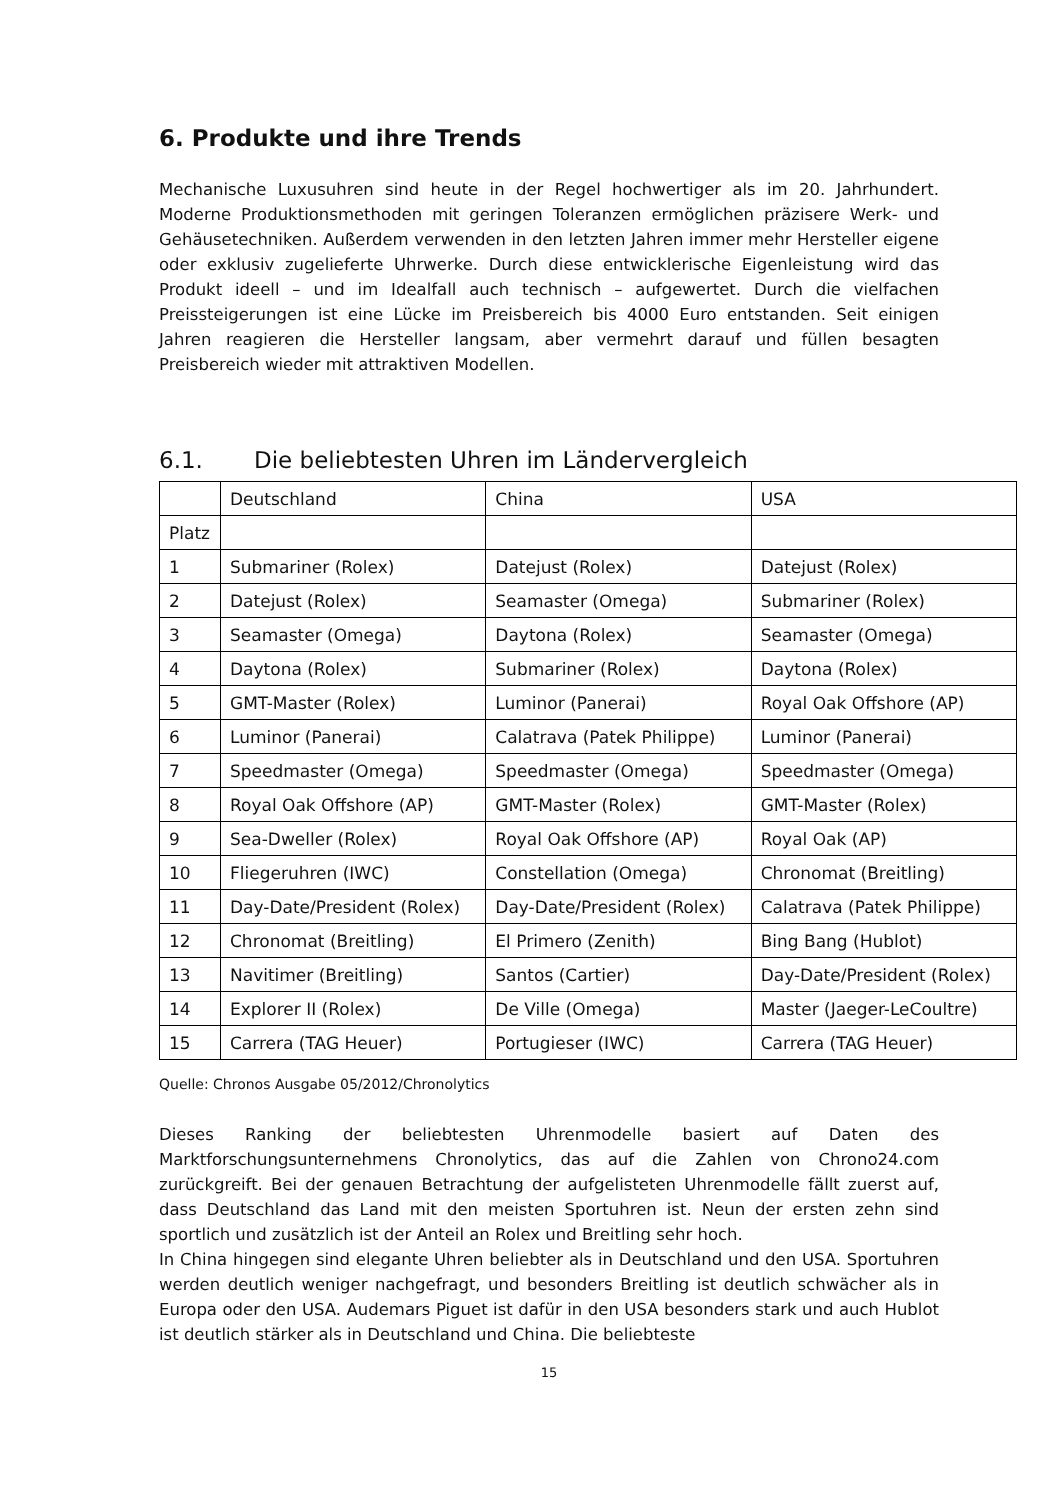6. Produkte und ihre Trends
Mechanische Luxusuhren sind heute in der Regel hochwertiger als im 20. Jahrhundert. Moderne Produktionsmethoden mit geringen Toleranzen ermöglichen präzisere Werk- und Gehäusetechniken. Außerdem verwenden in den letzten Jahren immer mehr Hersteller eigene oder exklusiv zugelieferte Uhrwerke. Durch diese entwicklerische Eigenleistung wird das Produkt ideell – und im Idealfall auch technisch – aufgewertet. Durch die vielfachen Preissteigerungen ist eine Lücke im Preisbereich bis 4000 Euro entstanden. Seit einigen Jahren reagieren die Hersteller langsam, aber vermehrt darauf und füllen besagten Preisbereich wieder mit attraktiven Modellen.
6.1. Die beliebtesten Uhren im Ländervergleich
| | Deutschland | China | USA |
| Platz | | | |
| 1 | Submariner (Rolex) | Datejust (Rolex) | Datejust (Rolex) |
| 2 | Datejust (Rolex) | Seamaster (Omega) | Submariner (Rolex) |
| 3 | Seamaster (Omega) | Daytona (Rolex) | Seamaster (Omega) |
| 4 | Daytona (Rolex) | Submariner (Rolex) | Daytona (Rolex) |
| 5 | GMT-Master (Rolex) | Luminor (Panerai) | Royal Oak Offshore (AP) |
| 6 | Luminor (Panerai) | Calatrava (Patek Philippe) | Luminor (Panerai) |
| 7 | Speedmaster (Omega) | Speedmaster (Omega) | Speedmaster (Omega) |
| 8 | Royal Oak Offshore (AP) | GMT-Master (Rolex) | GMT-Master (Rolex) |
| 9 | Sea-Dweller (Rolex) | Royal Oak Offshore (AP) | Royal Oak (AP) |
| 10 | Fliegeruhren (IWC) | Constellation (Omega) | Chronomat (Breitling) |
| 11 | Day-Date/President (Rolex) | Day-Date/President (Rolex) | Calatrava (Patek Philippe) |
| 12 | Chronomat (Breitling) | El Primero (Zenith) | Bing Bang (Hublot) |
| 13 | Navitimer (Breitling) | Santos (Cartier) | Day-Date/President (Rolex) |
| 14 | Explorer II (Rolex) | De Ville (Omega) | Master (Jaeger-LeCoultre) |
| 15 | Carrera (TAG Heuer) | Portugieser (IWC) | Carrera (TAG Heuer) |
Quelle: Chronos Ausgabe 05/2012/Chronolytics
Dieses Ranking der beliebtesten Uhrenmodelle basiert auf Daten des Marktforschungsunternehmens Chronolytics, das auf die Zahlen von Chrono24.com zurückgreift. Bei der genauen Betrachtung der aufgelisteten Uhrenmodelle fällt zuerst auf, dass Deutschland das Land mit den meisten Sportuhren ist. Neun der ersten zehn sind sportlich und zusätzlich ist der Anteil an Rolex und Breitling sehr hoch.
In China hingegen sind elegante Uhren beliebter als in Deutschland und den USA. Sportuhren werden deutlich weniger nachgefragt, und besonders Breitling ist deutlich schwächer als in Europa oder den USA. Audemars Piguet ist dafür in den USA besonders stark und auch Hublot ist deutlich stärker als in Deutschland und China. Die beliebteste
15